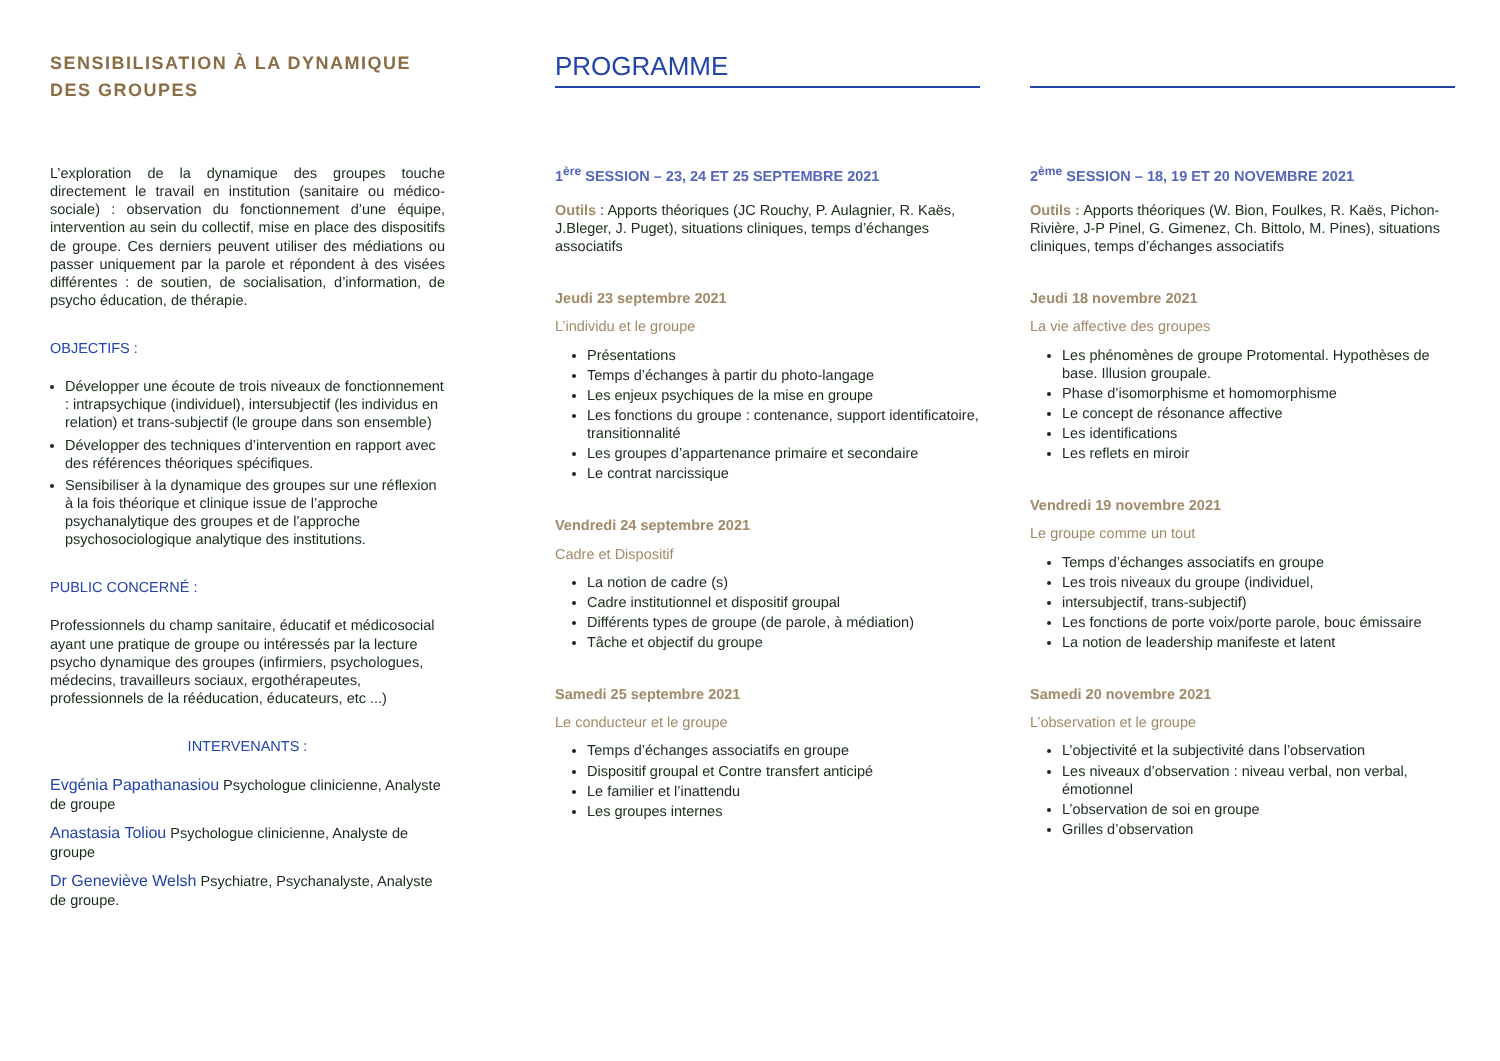SENSIBILISATION À LA DYNAMIQUE DES GROUPES
L’exploration de la dynamique des groupes touche directement le travail en institution (sanitaire ou médico-sociale) : observation du fonctionnement d’une équipe, intervention au sein du collectif, mise en place des dispositifs de groupe. Ces derniers peuvent utiliser des médiations ou passer uniquement par la parole et répondent à des visées différentes : de soutien, de socialisation, d’information, de psycho éducation, de thérapie.
OBJECTIFS :
Développer une écoute de trois niveaux de fonctionnement : intrapsychique (individuel), intersubjectif (les individus en relation) et trans-subjectif (le groupe dans son ensemble)
Développer des techniques d’intervention en rapport avec des références théoriques spécifiques.
Sensibiliser à la dynamique des groupes sur une réflexion à la fois théorique et clinique issue de l’approche psychanalytique des groupes et de l’approche psychosociologique analytique des institutions.
PUBLIC CONCERNÉ :
Professionnels du champ sanitaire, éducatif et médicosocial ayant une pratique de groupe ou intéressés par la lecture psycho dynamique des groupes (infirmiers, psychologues, médecins, travailleurs sociaux, ergothérapeutes, professionnels de la rééducation, éducateurs, etc ...)
INTERVENANTS :
Evgénia Papathanasiou Psychologue clinicienne, Analyste de groupe
Anastasia Toliou Psychologue clinicienne, Analyste de groupe
Dr Geneviève Welsh Psychiatre, Psychanalyste, Analyste de groupe.
PROGRAMME
1<sup>ère</sup> SESSION – 23, 24 ET 25 SEPTEMBRE 2021
Outils : Apports théoriques (JC Rouchy, P. Aulagnier, R. Kaës, J.Bleger, J. Puget), situations cliniques, temps d’échanges associatifs
Jeudi 23 septembre 2021
L’individu et le groupe
Présentations
Temps d’échanges à partir du photo-langage
Les enjeux psychiques de la mise en groupe
Les fonctions du groupe : contenance, support identificatoire, transitionnalité
Les groupes d’appartenance primaire et secondaire
Le contrat narcissique
Vendredi 24 septembre 2021
Cadre et Dispositif
La notion de cadre (s)
Cadre institutionnel et dispositif groupal
Différents types de groupe (de parole, à médiation)
Tâche et objectif du groupe
Samedi 25 septembre 2021
Le conducteur et le groupe
Temps d’échanges associatifs en groupe
Dispositif groupal et Contre transfert anticipé
Le familier et l’inattendu
Les groupes internes
2<sup>ème</sup> SESSION – 18, 19 ET 20 NOVEMBRE 2021
Outils : Apports théoriques (W. Bion, Foulkes, R. Kaës, Pichon-Rivière, J-P Pinel, G. Gimenez, Ch. Bittolo, M. Pines), situations cliniques, temps d’échanges associatifs
Jeudi 18 novembre 2021
La vie affective des groupes
Les phénomènes de groupe Protomental. Hypothèses de base. Illusion groupale.
Phase d’isomorphisme et homomorphisme
Le concept de résonance affective
Les identifications
Les reflets en miroir
Vendredi 19 novembre 2021
Le groupe comme un tout
Temps d’échanges associatifs en groupe
Les trois niveaux du groupe (individuel,
intersubjectif, trans-subjectif)
Les fonctions de porte voix/porte parole, bouc émissaire
La notion de leadership manifeste et latent
Samedi 20 novembre 2021
L’observation et le groupe
L’objectivité et la subjectivité dans l’observation
Les niveaux d’observation : niveau verbal, non verbal, émotionnel
L’observation de soi en groupe
Grilles d’observation